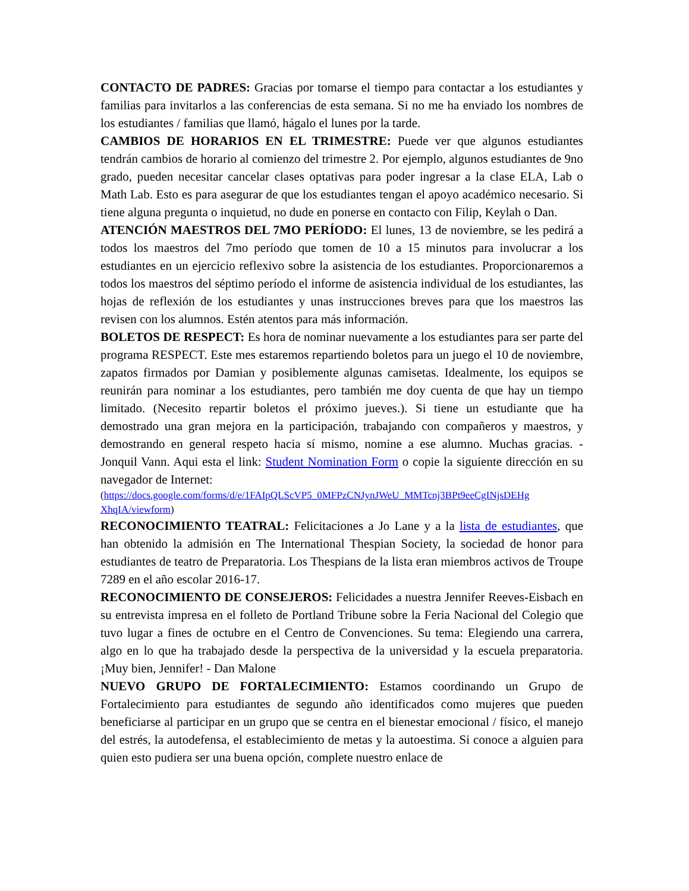CONTACTO DE PADRES: Gracias por tomarse el tiempo para contactar a los estudiantes y familias para invitarlos a las conferencias de esta semana. Si no me ha enviado los nombres de los estudiantes / familias que llamó, hágalo el lunes por la tarde.
CAMBIOS DE HORARIOS EN EL TRIMESTRE: Puede ver que algunos estudiantes tendrán cambios de horario al comienzo del trimestre 2. Por ejemplo, algunos estudiantes de 9no grado, pueden necesitar cancelar clases optativas para poder ingresar a la clase ELA, Lab o Math Lab. Esto es para asegurar de que los estudiantes tengan el apoyo académico necesario. Si tiene alguna pregunta o inquietud, no dude en ponerse en contacto con Filip, Keylah o Dan.
ATENCIÓN MAESTROS DEL 7MO PERÍODO: El lunes, 13 de noviembre, se les pedirá a todos los maestros del 7mo período que tomen de 10 a 15 minutos para involucrar a los estudiantes en un ejercicio reflexivo sobre la asistencia de los estudiantes. Proporcionaremos a todos los maestros del séptimo período el informe de asistencia individual de los estudiantes, las hojas de reflexión de los estudiantes y unas instrucciones breves para que los maestros las revisen con los alumnos. Estén atentos para más información.
BOLETOS DE RESPECT: Es hora de nominar nuevamente a los estudiantes para ser parte del programa RESPECT. Este mes estaremos repartiendo boletos para un juego el 10 de noviembre, zapatos firmados por Damian y posiblemente algunas camisetas. Idealmente, los equipos se reunirán para nominar a los estudiantes, pero también me doy cuenta de que hay un tiempo limitado. (Necesito repartir boletos el próximo jueves.). Si tiene un estudiante que ha demostrado una gran mejora en la participación, trabajando con compañeros y maestros, y demostrando en general respeto hacia sí mismo, nomine a ese alumno. Muchas gracias. - Jonquil Vann. Aqui esta el link: Student Nomination Form o copie la siguiente dirección en su navegador de Internet:
(https://docs.google.com/forms/d/e/1FAIpQLScVP5_0MFPzCNJynJWeU_MMTcnj3BPt9eeCgINjsDEHg XhqIA/viewform)
RECONOCIMIENTO TEATRAL: Felicitaciones a Jo Lane y a la lista de estudiantes, que han obtenido la admisión en The International Thespian Society, la sociedad de honor para estudiantes de teatro de Preparatoria. Los Thespians de la lista eran miembros activos de Troupe 7289 en el año escolar 2016-17.
RECONOCIMIENTO DE CONSEJEROS: Felicidades a nuestra Jennifer Reeves-Eisbach en su entrevista impresa en el folleto de Portland Tribune sobre la Feria Nacional del Colegio que tuvo lugar a fines de octubre en el Centro de Convenciones. Su tema: Elegiendo una carrera, algo en lo que ha trabajado desde la perspectiva de la universidad y la escuela preparatoria. ¡Muy bien, Jennifer! - Dan Malone
NUEVO GRUPO DE FORTALECIMIENTO: Estamos coordinando un Grupo de Fortalecimiento para estudiantes de segundo año identificados como mujeres que pueden beneficiarse al participar en un grupo que se centra en el bienestar emocional / físico, el manejo del estrés, la autodefensa, el establecimiento de metas y la autoestima. Si conoce a alguien para quien esto pudiera ser una buena opción, complete nuestro enlace de